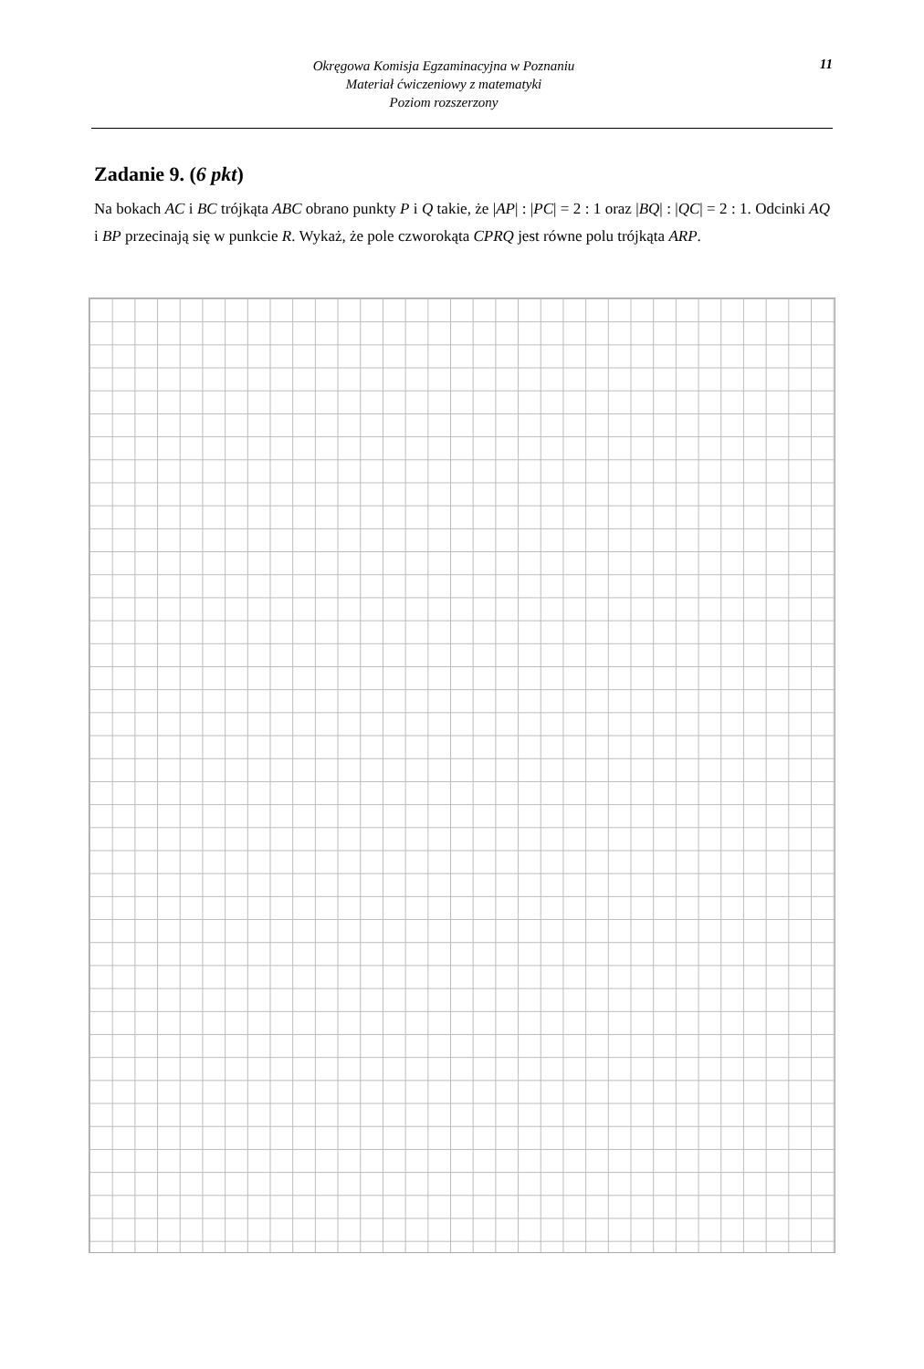Okręgowa Komisja Egzaminacyjna w Poznaniu
Materiał ćwiczeniowy z matematyki
Poziom rozszerzony
11
Zadanie 9. (6 pkt)
Na bokach AC i BC trójkąta ABC obrano punkty P i Q takie, że |AP| : |PC| = 2 : 1 oraz |BQ| : |QC| = 2 : 1. Odcinki AQ i BP przecinają się w punkcie R. Wykaż, że pole czworokąta CPRQ jest równe polu trójkąta ARP.